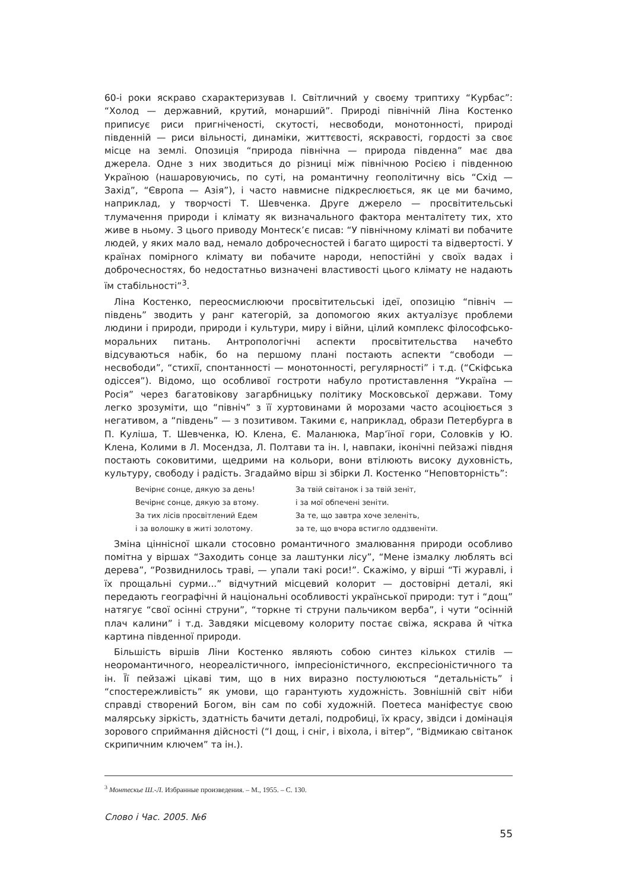60-і роки яскраво схарактеризував І. Світличний у своєму триптиху “Курбас”: “Холод — державний, крутий, монарший”. Природі північній Ліна Костенко приписує риси пригніченості, скутості, несвободи, монотонності, природі південній — риси вільності, динаміки, життєвості, яскравості, гордості за своє місце на землі. Опозиція “природа північна — природа південна” має два джерела. Одне з них зводиться до різниці між північною Росією і південною Україною (нашаровуючись, по суті, на романтичну геополітичну вісь “Схід — Захід”, “Європа — Азія”), і часто навмисне підкреслюється, як це ми бачимо, наприклад, у творчості Т. Шевченка. Друге джерело — просвітительські тлумачення природи і клімату як визначального фактора менталітету тих, хто живе в ньому. З цього приводу Монтеск’є писав: “У північному кліматі ви побачите людей, у яких мало вад, немало доброчесностей і багато щирості та відвертості. У країнах помірного клімату ви побачите народи, непостійні у своїх вадах і доброчесностях, бо недостатньо визначені властивості цього клімату не надають їм стабільності”<sup>3</sup>.
Ліна Костенко, переосмислюючи просвітительські ідеї, опозицію “північ — південь” зводить у ранг категорій, за допомогою яких актуалізує проблеми людини і природи, природи і культури, миру і війни, цілий комплекс філософсько-моральних питань. Антропологічні аспекти просвітительства начебто відсуваються набік, бо на першому плані постають аспекти “свободи — несвободи”, “стихії, спонтанності — монотонності, регулярності” і т.д. (“Скіфська одіссея”). Відомо, що особливої гостроти набуло протиставлення “Україна — Росія” через багатовікову загарбницьку політику Московської держави. Тому легко зрозуміти, що “північ” з її хуртовинами й морозами часто асоціюється з негативом, а “південь” — з позитивом. Такими є, наприклад, образи Петербурга в П. Куліша, Т. Шевченка, Ю. Клена, Є. Маланюка, Мар’їної гори, Соловків у Ю. Клена, Колими в Л. Мосендза, Л. Полтави та ін. І, навпаки, іконічні пейзажі півдня постають соковитими, щедрими на кольори, вони втілюють високу духовність, культуру, свободу і радість. Згадаймо вірш зі збірки Л. Костенко “Неповторність”:
Вечірнє сонце, дякую за день!
Вечірнє сонце, дякую за втому.
За тих лісів просвітлений Едем
і за волошку в житі золотому.
За твій світанок і за твій зеніт,
і за мої обпечені зеніти.
За те, що завтра хоче зеленіть,
за те, що вчора встигло оддзвеніти.
Зміна ціннісної шкали стосовно романтичного змалювання природи особливо помітна у віршах “Заходить сонце за лаштунки лісу”, “Мене ізмалку люблять всі дерева”, “Розвиднилось траві, — упали такі роси!”. Скажімо, у вірші “Ті журавлі, і їх прощальні сурми...” відчутний місцевий колорит — достовірні деталі, які передають географічні й національні особливості української природи: тут і “дощ” натягує “свої осінні струни”, “торкне ті струни пальчиком верба”, і чути “осінній плач калини” і т.д. Завдяки місцевому колориту постає свіжа, яскрава й чітка картина південної природи.
Більшість віршів Ліни Костенко являють собою синтез кількох стилів — неоромантичного, неореалістичного, імпресіоністичного, експресіоністичного та ін. Її пейзажі цікаві тим, що в них виразно постулюються “детальність” і “спостережливість” як умови, що гарантують художність. Зовнішній світ ніби справді створений Богом, він сам по собі художній. Поетеса маніфестує свою малярську зіркість, здатність бачити деталі, подробиці, їх красу, звідси і домінація зорового сприймання дійсності (“І дощ, і сніг, і віхола, і вітер”, “Відмикаю світанок скрипичним ключем” та ін.).
<sup>3</sup> Монтескье Ш.-Л. Избранные произведения. – М., 1955. – С. 130.
Слово і Час. 2005. №6
55